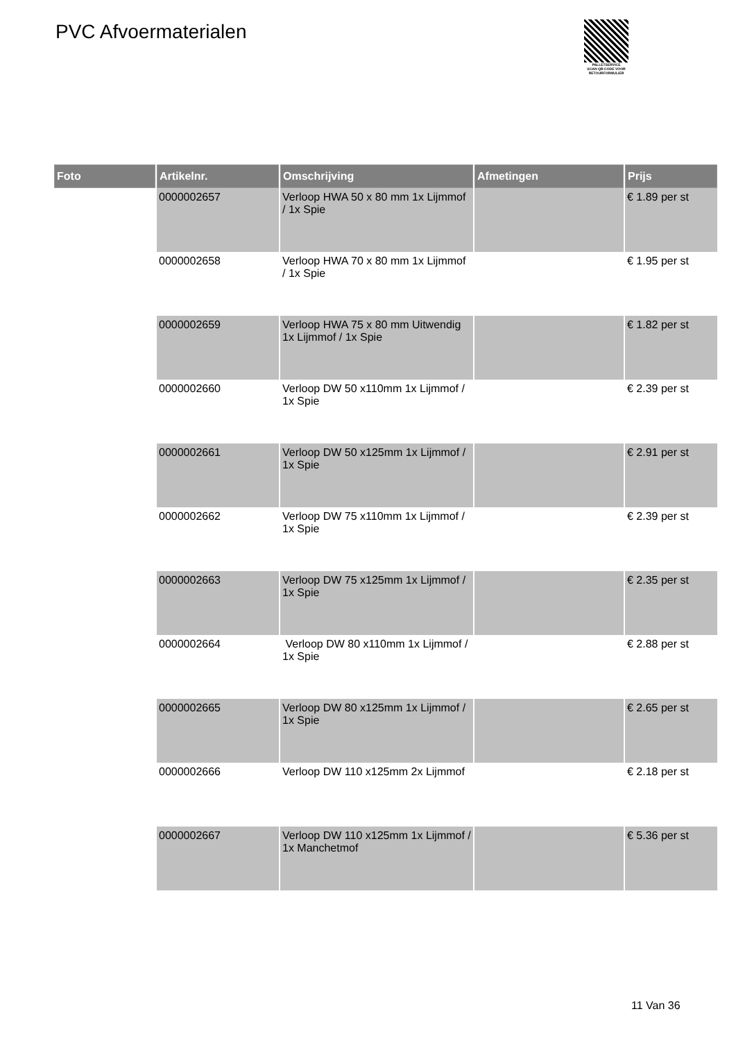PVC Afvoermaterialen
PALLETSERVICE
SCAN QR-CODE VOOR RETOURFORMULIER
| Foto | Artikelnr. | Omschrijving | Afmetingen | Prijs |
| --- | --- | --- | --- | --- |
| | 0000002657 | Verloop HWA 50 x 80 mm 1x Lijmmof / 1x Spie | | € 1.89 per st |
| | 0000002658 | Verloop HWA 70 x 80 mm 1x Lijmmof / 1x Spie | | € 1.95 per st |
| | 0000002659 | Verloop HWA 75 x 80 mm Uitwendig 1x Lijmmof / 1x Spie | | € 1.82 per st |
| | 0000002660 | Verloop DW 50 x110mm 1x Lijmmof / 1x Spie | | € 2.39 per st |
| | 0000002661 | Verloop DW 50 x125mm 1x Lijmmof / 1x Spie | | € 2.91 per st |
| | 0000002662 | Verloop DW 75 x110mm 1x Lijmmof / 1x Spie | | € 2.39 per st |
| | 0000002663 | Verloop DW 75 x125mm 1x Lijmmof / 1x Spie | | € 2.35 per st |
| | 0000002664 | Verloop DW 80 x110mm 1x Lijmmof / 1x Spie | | € 2.88 per st |
| | 0000002665 | Verloop DW 80 x125mm 1x Lijmmof / 1x Spie | | € 2.65 per st |
| | 0000002666 | Verloop DW 110 x125mm 2x Lijmmof | | € 2.18 per st |
| | 0000002667 | Verloop DW 110 x125mm 1x Lijmmof / 1x Manchetmof | | € 5.36 per st |
11 Van 36